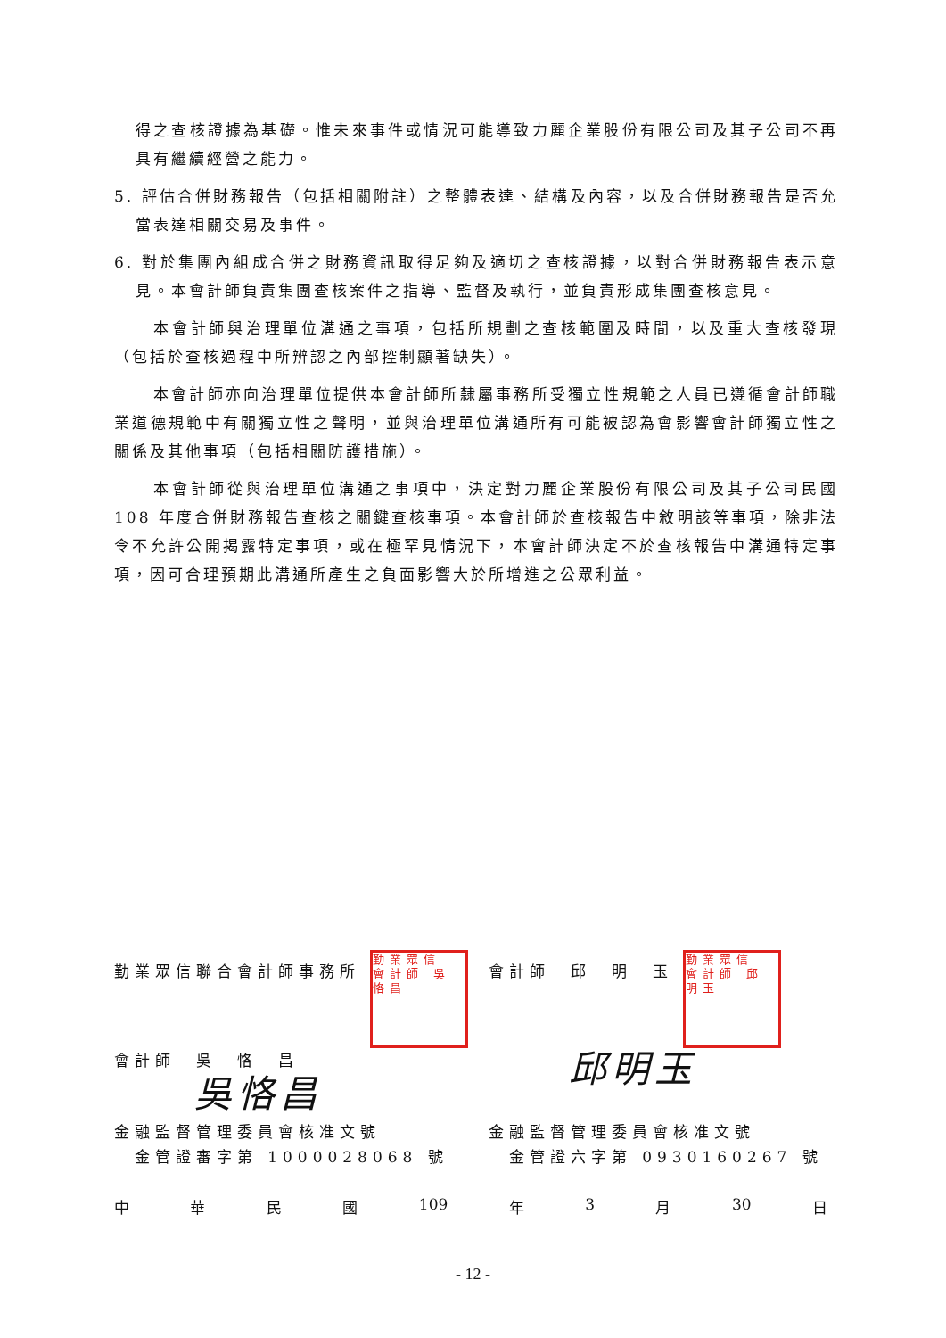得之查核證據為基礎。惟未來事件或情況可能導致力麗企業股份有限公司及其子公司不再具有繼續經營之能力。
5. 評估合併財務報告（包括相關附註）之整體表達、結構及內容，以及合併財務報告是否允當表達相關交易及事件。
6. 對於集團內組成合併之財務資訊取得足夠及適切之查核證據，以對合併財務報告表示意見。本會計師負責集團查核案件之指導、監督及執行，並負責形成集團查核意見。
本會計師與治理單位溝通之事項，包括所規劃之查核範圍及時間，以及重大查核發現（包括於查核過程中所辨認之內部控制顯著缺失）。
本會計師亦向治理單位提供本會計師所隸屬事務所受獨立性規範之人員已遵循會計師職業道德規範中有關獨立性之聲明，並與治理單位溝通所有可能被認為會影響會計師獨立性之關係及其他事項（包括相關防護措施）。
本會計師從與治理單位溝通之事項中，決定對力麗企業股份有限公司及其子公司民國 108 年度合併財務報告查核之關鍵查核事項。本會計師於查核報告中敘明該等事項，除非法令不允許公開揭露特定事項，或在極罕見情況下，本會計師決定不於查核報告中溝通特定事項，因可合理預期此溝通所產生之負面影響大於所增進之公眾利益。
勤業眾信聯合會計師事務所 勤業眾信 會計師 吳恪昌
會計師　吳　恪　昌
吳恪昌
會計師　邱　明　玉 勤業眾信 會計師 邱明玉
邱明玉
金融監督管理委員會核准文號
金管證審字第 1000028068 號
金融監督管理委員會核准文號
金管證六字第 0930160267 號
中 華 民 國 109 年 3 月 30 日
- 12 -